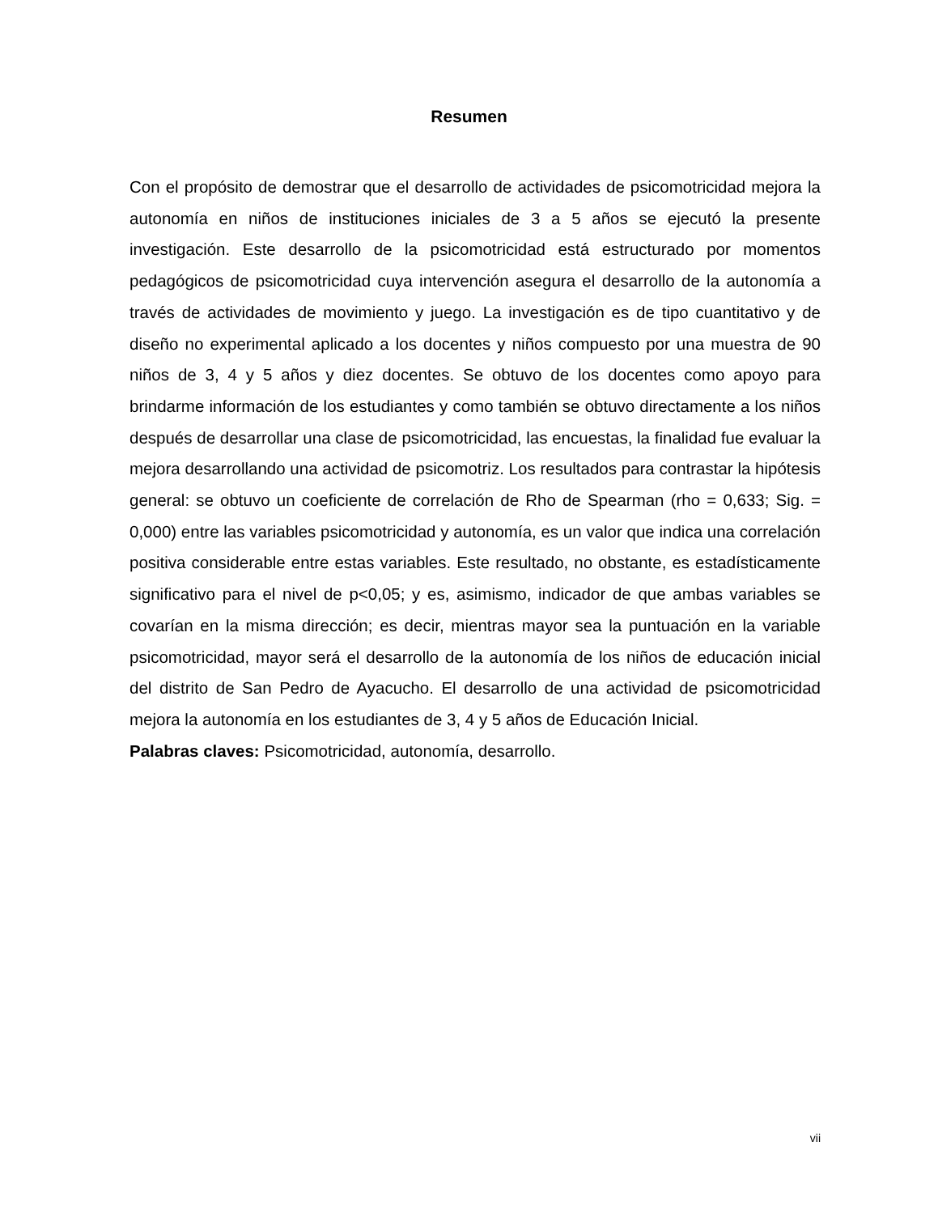Resumen
Con el propósito de demostrar que el desarrollo de actividades de psicomotricidad mejora la autonomía en niños de instituciones iniciales de 3 a 5 años se ejecutó la presente investigación. Este desarrollo de la psicomotricidad está estructurado por momentos pedagógicos de psicomotricidad cuya intervención asegura el desarrollo de la autonomía a través de actividades de movimiento y juego. La investigación es de tipo cuantitativo y de diseño no experimental aplicado a los docentes y niños compuesto por una muestra de 90 niños de 3, 4 y 5 años y diez docentes. Se obtuvo de los docentes como apoyo para brindarme información de los estudiantes y como también se obtuvo directamente a los niños después de desarrollar una clase de psicomotricidad, las encuestas, la finalidad fue evaluar la mejora desarrollando una actividad de psicomotriz. Los resultados para contrastar la hipótesis general: se obtuvo un coeficiente de correlación de Rho de Spearman (rho = 0,633; Sig. = 0,000) entre las variables psicomotricidad y autonomía, es un valor que indica una correlación positiva considerable entre estas variables. Este resultado, no obstante, es estadísticamente significativo para el nivel de p<0,05; y es, asimismo, indicador de que ambas variables se covarían en la misma dirección; es decir, mientras mayor sea la puntuación en la variable psicomotricidad, mayor será el desarrollo de la autonomía de los niños de educación inicial del distrito de San Pedro de Ayacucho. El desarrollo de una actividad de psicomotricidad mejora la autonomía en los estudiantes de 3, 4 y 5 años de Educación Inicial.
Palabras claves: Psicomotricidad, autonomía, desarrollo.
vii